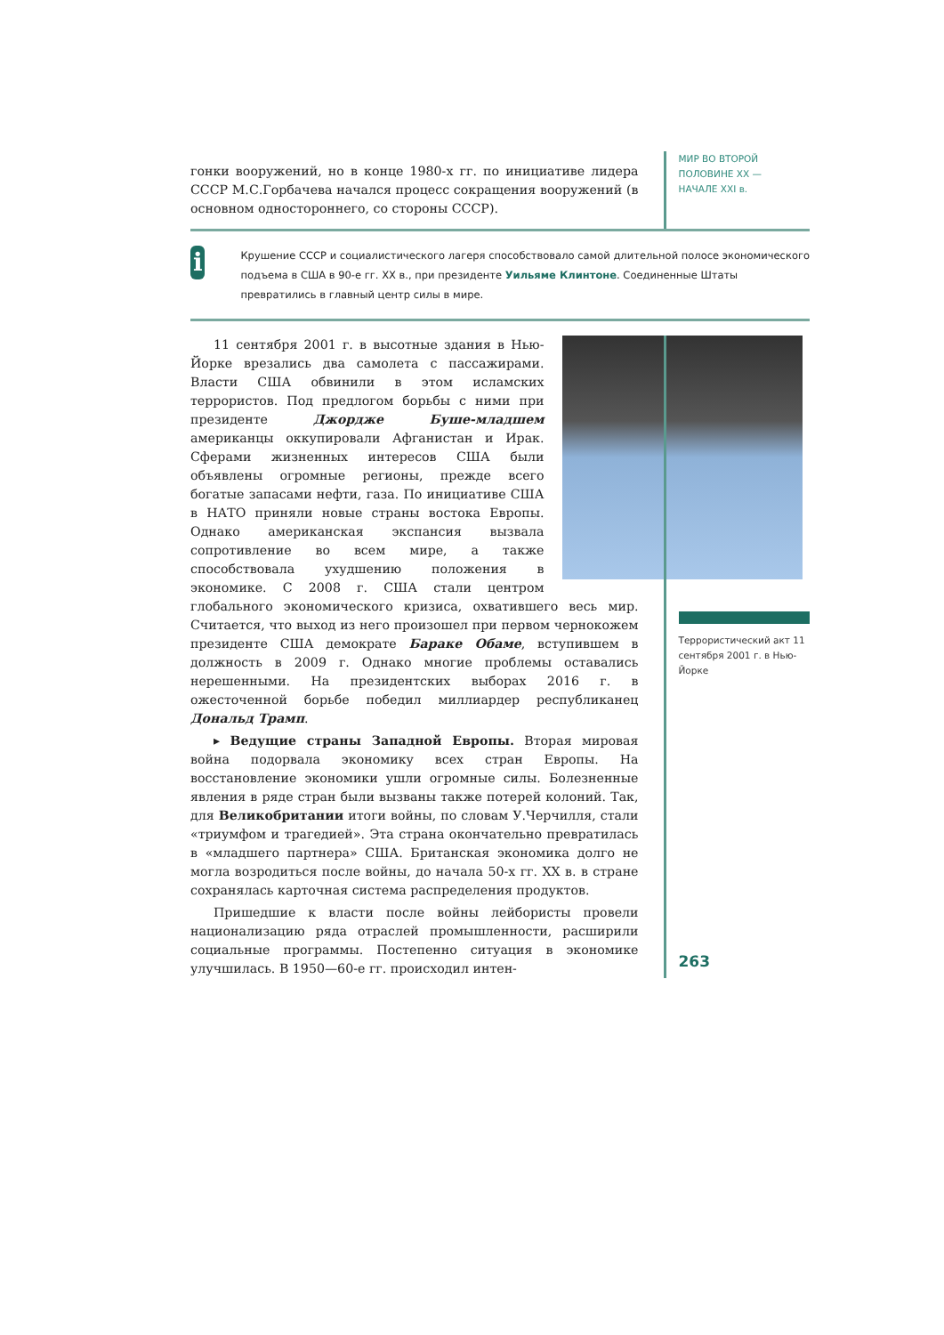гонки вооружений, но в конце 1980-х гг. по инициативе лидера СССР М.С.Горбачева начался процесс сокращения вооружений (в основном одностороннего, со стороны СССР).
МИР ВО ВТОРОЙ
ПОЛОВИНЕ XX —
НАЧАЛЕ XXI в.
i
Крушение СССР и социалистического лагеря способствовало самой длительной полосе экономического подъема в США в 90-е гг. XX в., при президенте Уильяме Клинтоне. Соединенные Штаты превратились в главный центр силы в мире.
11 сентября 2001 г. в высотные здания в Нью-Йорке врезались два самолета с пассажирами. Власти США обвинили в этом исламских террористов. Под предлогом борьбы с ними при президенте Джордже Буше-младшем американцы оккупировали Афганистан и Ирак. Сферами жизненных интересов США были объявлены огромные регионы, прежде всего богатые запасами нефти, газа. По инициативе США в НАТО приняли новые страны востока Европы. Однако американская экспансия вызвала сопротивление во всем мире, а также способствовала ухудшению положения в экономике. С 2008 г. США стали центром глобального экономического кризиса, охватившего весь мир. Считается, что выход из него произошел при первом чернокожем президенте США демократе Бараке Обаме, вступившем в должность в 2009 г. Однако многие проблемы оставались нерешенными. На президентских выборах 2016 г. в ожесточенной борьбе победил миллиардер республиканец Дональд Трамп.
▸ Ведущие страны Западной Европы. Вторая мировая война подорвала экономику всех стран Европы. На восстановление экономики ушли огромные силы. Болезненные явления в ряде стран были вызваны также потерей колоний. Так, для Великобритании итоги войны, по словам У.Черчилля, стали «триумфом и трагедией». Эта страна окончательно превратилась в «младшего партнера» США. Британская экономика долго не могла возродиться после войны, до начала 50-х гг. XX в. в стране сохранялась карточная система распределения продуктов.
Пришедшие к власти после войны лейбористы провели национализацию ряда отраслей промышленности, расширили социальные программы. Постепенно ситуация в экономике улучшилась. В 1950—60-е гг. происходил интен-
Террористический акт 11 сентября 2001 г. в Нью-Йорке
263